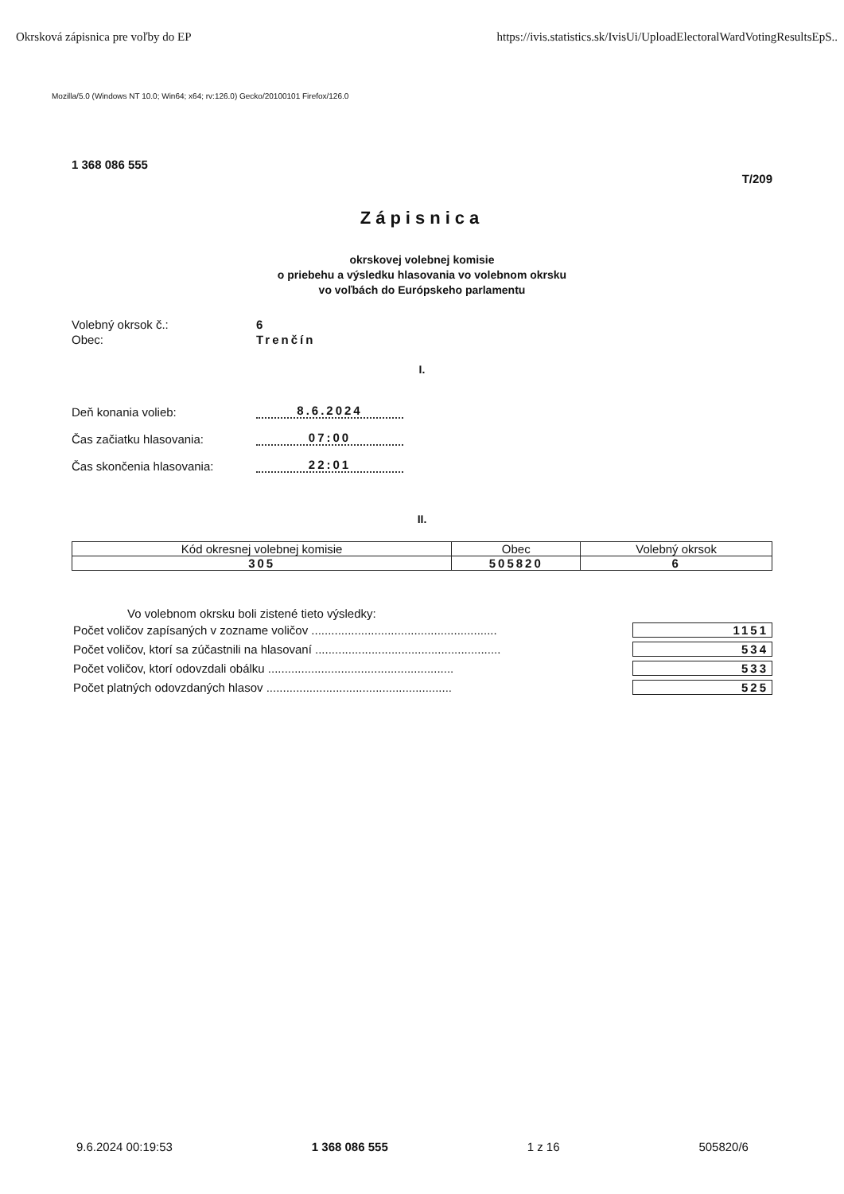Okrsková zápisnica pre voľby do EP https://ivis.statistics.sk/IvisUi/UploadElectoralWardVotingResultsEpS..
Mozilla/5.0 (Windows NT 10.0; Win64; x64; rv:126.0) Gecko/20100101 Firefox/126.0
1 368 086 555 T/209
Zápisnica
okrskovej volebnej komisie
o priebehu a výsledku hlasovania vo volebnom okrsku
vo voľbách do Európskeho parlamentu
Volebný okrsok č.: 6
Obec: Trenčín
I.
Deň konania volieb: 8.6.2024
Čas začiatku hlasovania: 07:00
Čas skončenia hlasovania: 22:01
II.
| Kód okresnej volebnej komisie | Obec | Volebný okrsok |
| --- | --- | --- |
| 305 | 505820 | 6 |
Vo volebnom okrsku boli zistené tieto výsledky:
Počet voličov zapísaných v zozname voličov ........................................................ 1151
Počet voličov, ktorí sa zúčastnili na hlasovaní ........................................................ 534
Počet voličov, ktorí odovzdali obálku ........................................................ 533
Počet platných odovzdaných hlasov ........................................................ 525
9.6.2024 00:19:53 1 368 086 555 1 z 16 505820/6